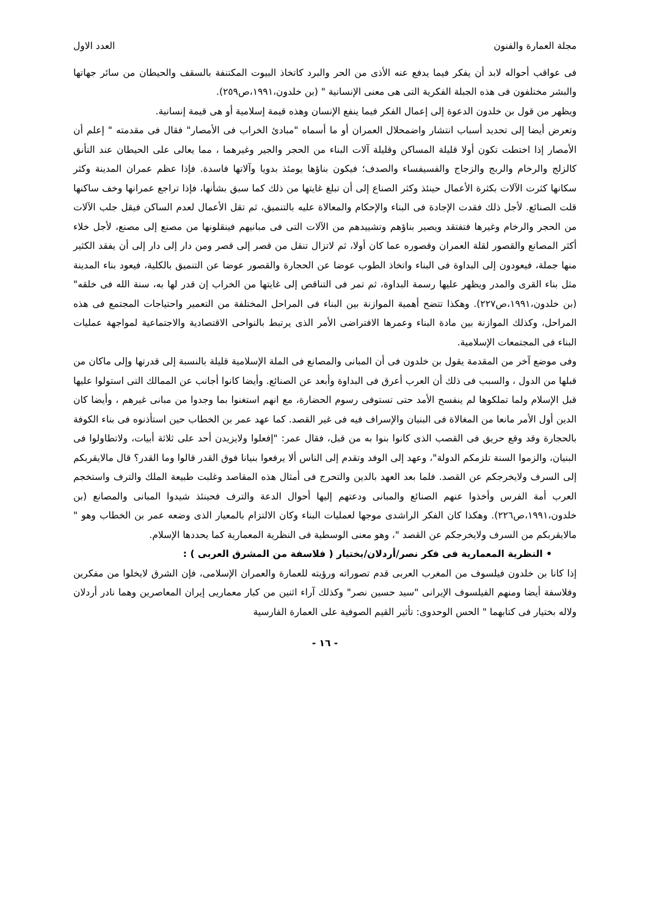مجلة العمارة والفنون العدد الاول
فى عواقب أحواله لابد أن يفكر فيما يدفع عنه الأذى من الحر والبرد كاتخاذ البيوت المكتنفة بالسقف والحيطان من سائر جهاتها والبشر مختلفون فى هذه الجبلة الفكرية التى هى معنى الإنسانية " (بن خلدون،١٩٩١،ص٢٥٩).
ويظهر من قول بن خلدون الدعوة إلى إعمال الفكر فيما ينفع الإنسان وهذه قيمة إسلامية أو هى قيمة إنسانية.
وتعرض أيضا إلى تحديد أسباب انتشار واضمحلال العمران أو ما أسماه "مبادئ الخراب فى الأمصار" فقال فى مقدمته " إعلم أن الأمصار إذا اختطت تكون أولا قليلة المساكن وقليلة آلات البناء من الحجر والجير وغيرهما ، مما يعالى على الحيطان عند التأنق كالزلج والرخام والربج والزجاج والفسيفساء والصدف؛ فيكون بناؤها يومئذ بدويا وآلاتها فاسدة. فإذا عظم عمران المدينة وكثر سكانها كثرت الآلات بكثرة الأعمال حينئذ وكثر الصناع إلى أن تبلغ غايتها من ذلك كما سبق بشأنها، فإذا تراجع عمرانها وخف ساكنها قلت الصنائع. لأجل ذلك فقدت الإجادة فى البناء والإحكام والمعالاة عليه بالتنميق، ثم تقل الأعمال لعدم الساكن فيقل جلب الآلات من الحجر والرخام وغيرها فتفتقد ويصير بناؤهم وتشييدهم من الآلات التى فى مبانيهم فينقلونها من مصنع إلى مصنع، لأجل خلاء أكثر المصانع والقصور لقلة العمران وقصوره عما كان أولا، ثم لاتزال تنقل من قصر إلى قصر ومن دار إلى دار إلى أن يفقد الكثير منها جملة، فيعودون إلى البداوة فى البناء واتخاذ الطوب عوضا عن الحجارة والقصور عوضا عن التنميق بالكلية، فيعود بناء المدينة مثل بناء القرى والمدر ويظهر عليها رسمة البداوة، ثم تمر فى التناقص إلى غايتها من الخراب إن قدر لها به، سنة الله فى خلقه" (بن خلدون،١٩٩١،ص٢٢٧). وهكذا تتضح أهمية الموازنة بين البناء فى المراحل المختلفة من التعمير واحتياجات المجتمع فى هذه المراحل، وكذلك الموازنة بين مادة البناء وعمرها الافتراضى الأمر الذى يرتبط بالنواحى الاقتصادية والاجتماعية لمواجهة عمليات البناء فى المجتمعات الإسلامية.
وفى موضع آخر من المقدمة يقول بن خلدون فى أن المبانى والمصانع فى الملة الإسلامية قليلة بالنسبة إلى قدرتها وإلى ماكان من قبلها من الدول ، والسبب فى ذلك أن العرب أعرق فى البداوة وأبعد عن الصنائع. وأيضا كانوا أجانب عن الممالك التى استولوا عليها قبل الإسلام ولما تملكوها لم ينفسح الأمد حتى تستوفى رسوم الحضارة، مع انهم استغنوا بما وجدوا من مبانى غيرهم ، وأيضا كان الدين أول الأمر مانعا من المغالاة فى البنيان والإسراف فيه فى غير القصد. كما عهد عمر بن الخطاب حين استأذنوه فى بناء الكوفة بالحجارة وقد وقع حريق فى القصب الذى كانوا بنوا به من قبل، فقال عمر: "إفعلوا ولايزيدن أحد على ثلاثة أبيات، ولاتطاولوا فى البنيان، والزموا السنة تلزمكم الدولة"، وعهد إلى الوفد وتقدم إلى الناس ألا يرفعوا بنيانا فوق القدر قالوا وما القدر؟ قال مالايقربكم إلى السرف ولايخرجكم عن القصد. فلما بعد العهد بالدين والتحرج فى أمثال هذه المقاصد وغلبت طبيعة الملك والترف واستخجم العرب أمة الفرس وأخذوا عنهم الصنائع والمبانى ودعتهم إليها أحوال الدعة والترف فحينئذ شيدوا المبانى والمصانع (بن خلدون،١٩٩١،ص٢٢٦). وهكذا كان الفكر الراشدى موجها لعمليات البناء وكان الالتزام بالمعيار الذى وضعه عمر بن الخطاب وهو " مالايقربكم من السرف ولايخرجكم عن القصد "، وهو معنى الوسطية فى النظرية المعمارية كما يحددها الإسلام.
• النظرية المعمارية فى فكر نصر/أردلان/بختيار ( فلاسفة من المشرق العربى ) :
إذا كانا بن خلدون فيلسوف من المغرب العربى قدم تصوراته ورؤيته للعمارة والعمران الإسلامى، فإن الشرق لايخلوا من مفكرين وفلاسفة أيضا ومنهم الفيلسوف الإيرانى "سيد حسين نصر" وكذلك آراء اثنين من كبار معماريى إيران المعاصرين وهما نادر أردلان ولاله بختيار فى كتابهما " الحس الوحدوى: تأثير القيم الصوفية على العمارة الفارسية
- ١٦ -